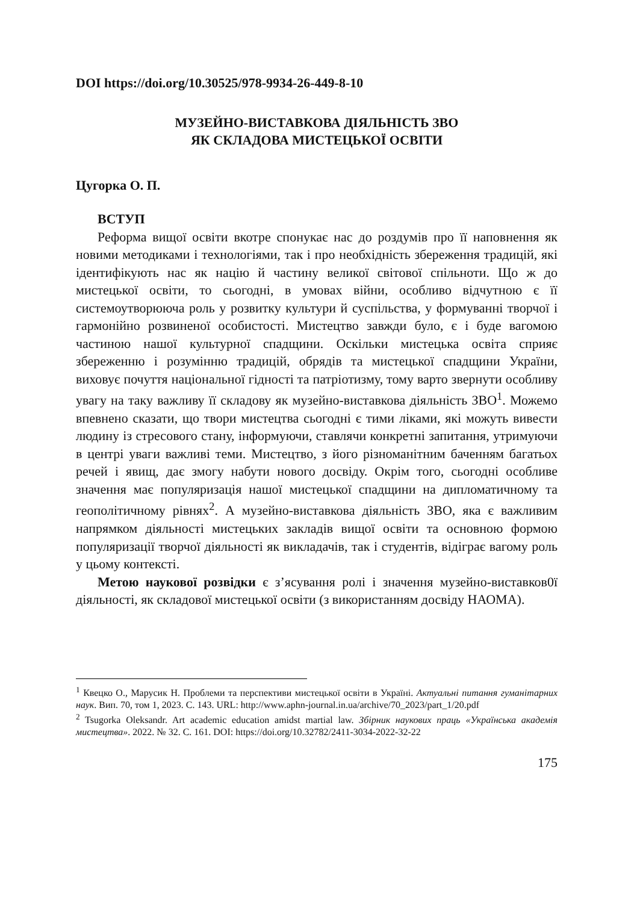DOI https://doi.org/10.30525/978-9934-26-449-8-10
МУЗЕЙНО-ВИСТАВКОВА ДІЯЛЬНІСТЬ ЗВО
ЯК СКЛАДОВА МИСТЕЦЬКОЇ ОСВІТИ
Цугорка О. П.
ВСТУП
Реформа вищої освіти вкотре спонукає нас до роздумів про її наповнення як новими методиками і технологіями, так і про необхідність збереження традицій, які ідентифікують нас як націю й частину великої світової спільноти. Що ж до мистецької освіти, то сьогодні, в умовах війни, особливо відчутною є її системоутворююча роль у розвитку культури й суспільства, у формуванні творчої і гармонійно розвиненої особистості. Мистецтво завжди було, є і буде вагомою частиною нашої культурної спадщини. Оскільки мистецька освіта сприяє збереженню і розумінню традицій, обрядів та мистецької спадщини України, виховує почуття національної гідності та патріотизму, тому варто звернути особливу увагу на таку важливу її складову як музейно-виставкова діяльність ЗВО<sup>1</sup>. Можемо впевнено сказати, що твори мистецтва сьогодні є тими ліками, які можуть вивести людину із стресового стану, інформуючи, ставлячи конкретні запитання, утримуючи в центрі уваги важливі теми. Мистецтво, з його різноманітним баченням багатьох речей і явищ, дає змогу набути нового досвіду. Окрім того, сьогодні особливе значення має популяризація нашої мистецької спадщини на дипломатичному та геополітичному рівнях<sup>2</sup>. А музейно-виставкова діяльність ЗВО, яка є важливим напрямком діяльності мистецьких закладів вищої освіти та основною формою популяризації творчої діяльності як викладачів, так і студентів, відіграє вагому роль у цьому контексті.
Метою наукової розвідки є з’ясування ролі і значення музейно-виставков0ї діяльності, як складової мистецької освіти (з використанням досвіду НАОМА).
<sup>1</sup> Квецко О., Марусик Н. Проблеми та перспективи мистецької освіти в Україні. Актуальні питання гуманітарних наук. Вип. 70, том 1, 2023. С. 143. URL: http://www.aphn-journal.in.ua/archive/70_2023/part_1/20.pdf
<sup>2</sup> Tsugorka Oleksandr. Art academic education amidst martial law. Збірник наукових праць «Українська академія мистецтва». 2022. № 32. С. 161. DOI: https://doi.org/10.32782/2411-3034-2022-32-22
175